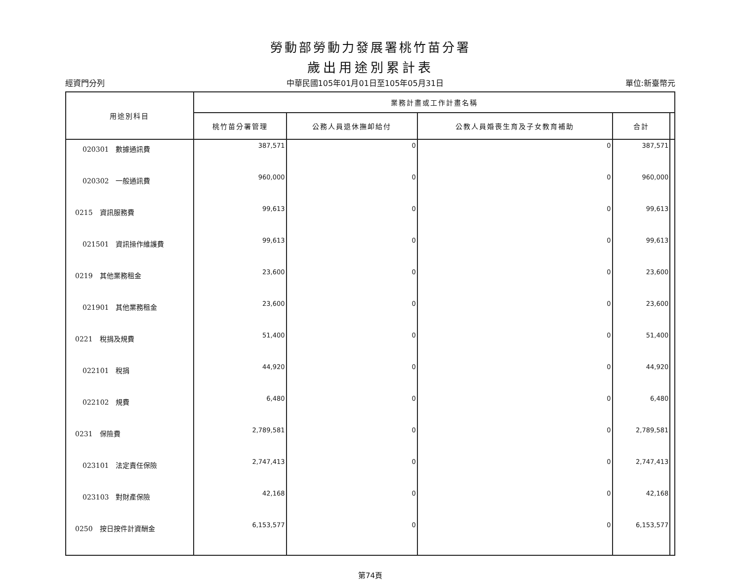勞動部勞動力發展署桃竹苗分署
歲出用途別累計表
經資門分列 中華民國105年01月01日至105年05月31日 單位:新臺幣元
| 用途別科目 | 業務計畫或工作計畫名稱 | | | | |
| --- | --- | --- | --- | --- | --- |
| | 桃竹苗分署管理 | 公務人員退休撫卹給付 | 公教人員婚喪生育及子女教育補助 | 合計 | |
| 020301 數據通訊費 | 387,571 | 0 | 0 | 387,571 | |
| 020302 一般通訊費 | 960,000 | 0 | 0 | 960,000 | |
| 0215 資訊服務費 | 99,613 | 0 | 0 | 99,613 | |
| 021501 資訊操作維護費 | 99,613 | 0 | 0 | 99,613 | |
| 0219 其他業務租金 | 23,600 | 0 | 0 | 23,600 | |
| 021901 其他業務租金 | 23,600 | 0 | 0 | 23,600 | |
| 0221 稅捐及規費 | 51,400 | 0 | 0 | 51,400 | |
| 022101 稅捐 | 44,920 | 0 | 0 | 44,920 | |
| 022102 規費 | 6,480 | 0 | 0 | 6,480 | |
| 0231 保險費 | 2,789,581 | 0 | 0 | 2,789,581 | |
| 023101 法定責任保險 | 2,747,413 | 0 | 0 | 2,747,413 | |
| 023103 對財產保險 | 42,168 | 0 | 0 | 42,168 | |
| 0250 按日按件計資酬金 | 6,153,577 | 0 | 0 | 6,153,577 | |
第74頁